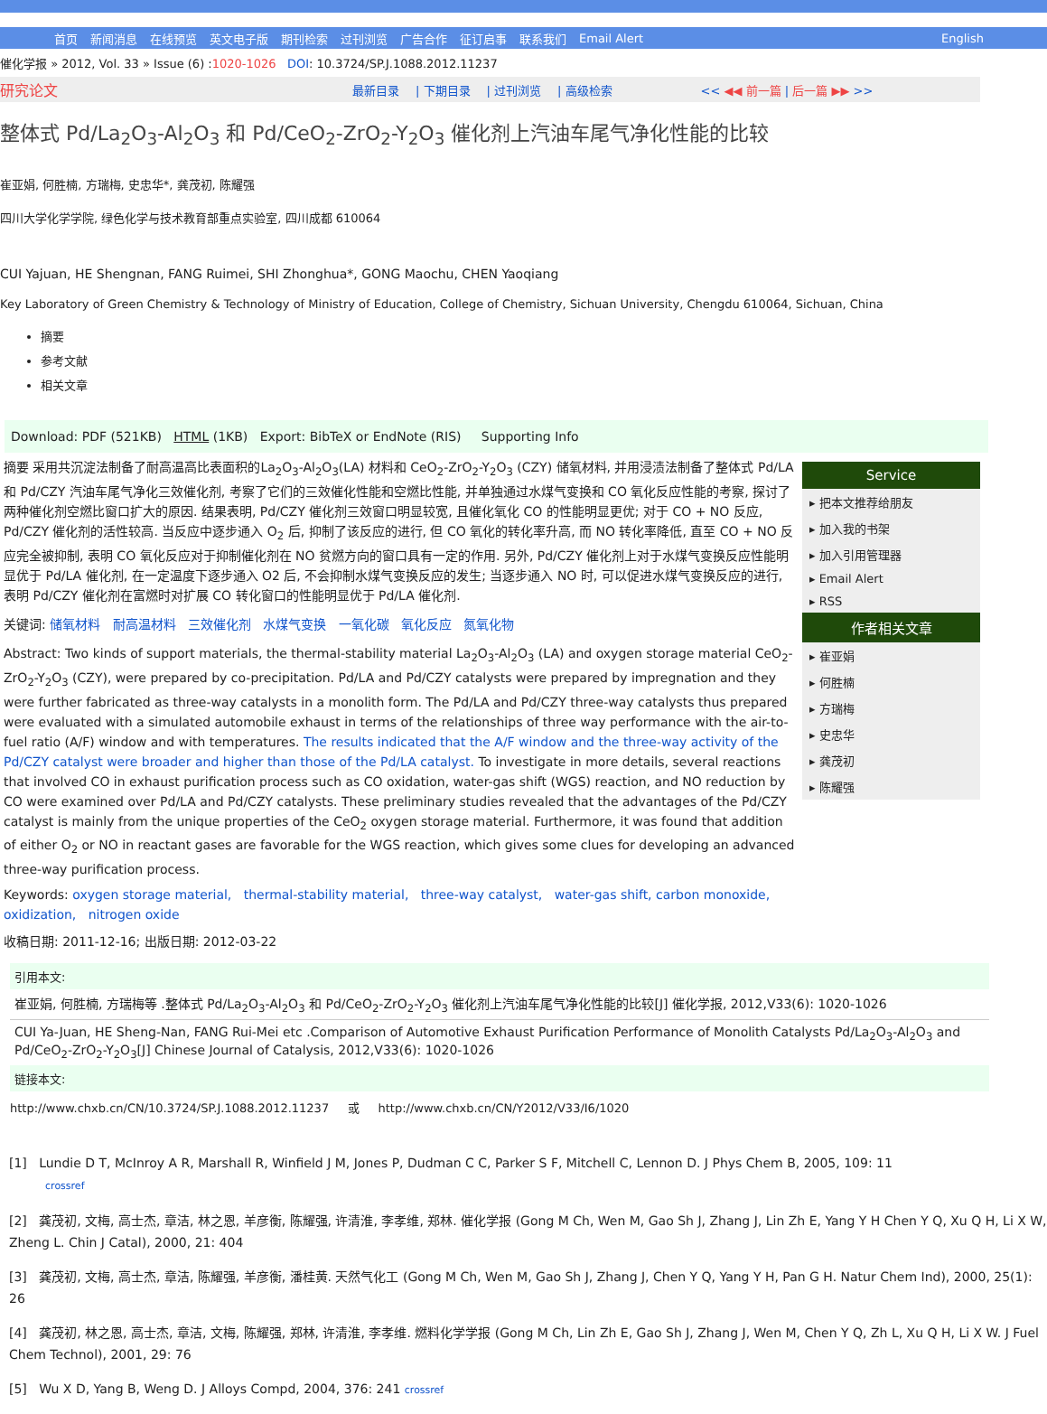首页 新闻消息 在线预览 英文电子版 期刊检索 过刊浏览 广告合作 征订启事 联系我们 Email Alert English
催化学报 » 2012, Vol. 33 » Issue (6) :1020-1026 DOI: 10.3724/SP.J.1088.2012.11237
研究论文 最新目录 | 下期目录 | 过刊浏览 | 高级检索 << ◀◀ 前一篇 | 后一篇 ▶▶ >>
整体式 Pd/La<sub>2</sub>O<sub>3</sub>-Al<sub>2</sub>O<sub>3</sub> 和 Pd/CeO<sub>2</sub>-ZrO<sub>2</sub>-Y<sub>2</sub>O<sub>3</sub> 催化剂上汽油车尾气净化性能的比较
崔亚娟, 何胜楠, 方瑞梅, 史忠华*, 龚茂初, 陈耀强
四川大学化学学院, 绿色化学与技术教育部重点实验室, 四川成都 610064
CUI Yajuan, HE Shengnan, FANG Ruimei, SHI Zhonghua*, GONG Maochu, CHEN Yaoqiang
Key Laboratory of Green Chemistry & Technology of Ministry of Education, College of Chemistry, Sichuan University, Chengdu 610064, Sichuan, China
摘要
参考文献
相关文章
Download: PDF (521KB) HTML (1KB) Export: BibTeX or EndNote (RIS) Supporting Info
摘要 采用共沉淀法制备了耐高温高比表面积的La<sub>2</sub>O<sub>3</sub>-Al<sub>2</sub>O<sub>3</sub>(LA) 材料和 CeO<sub>2</sub>-ZrO<sub>2</sub>-Y<sub>2</sub>O<sub>3</sub> (CZY) 储氧材料, 并用浸渍法制备了整体式 Pd/LA 和 Pd/CZY 汽油车尾气净化三效催化剂, 考察了它们的三效催化性能和空燃比性能, 并单独通过水煤气变换和 CO 氧化反应性能的考察, 探讨了两种催化剂空燃比窗口扩大的原因. 结果表明, Pd/CZY 催化剂三效窗口明显较宽, 且催化氧化 CO 的性能明显更优; 对于 CO + NO 反应, Pd/CZY 催化剂的活性较高. 当反应中逐步通入 O<sub>2</sub> 后, 抑制了该反应的进行, 但 CO 氧化的转化率升高, 而 NO 转化率降低, 直至 CO + NO 反应完全被抑制, 表明 CO 氧化反应对于抑制催化剂在 NO 贫燃方向的窗口具有一定的作用. 另外, Pd/CZY 催化剂上对于水煤气变换反应性能明显优于 Pd/LA 催化剂, 在一定温度下逐步通入 O2 后, 不会抑制水煤气变换反应的发生; 当逐步通入 NO 时, 可以促进水煤气变换反应的进行, 表明 Pd/CZY 催化剂在富燃时对扩展 CO 转化窗口的性能明显优于 Pd/LA 催化剂.
关键词: 储氧材料 耐高温材料 三效催化剂 水煤气变换 一氧化碳 氧化反应 氮氧化物
Abstract: Two kinds of support materials, the thermal-stability material La<sub>2</sub>O<sub>3</sub>-Al<sub>2</sub>O<sub>3</sub> (LA) and oxygen storage material CeO<sub>2</sub>-ZrO<sub>2</sub>-Y<sub>2</sub>O<sub>3</sub> (CZY), were prepared by co-precipitation. Pd/LA and Pd/CZY catalysts were prepared by impregnation and they were further fabricated as three-way catalysts in a monolith form. The Pd/LA and Pd/CZY three-way catalysts thus prepared were evaluated with a simulated automobile exhaust in terms of the relationships of three way performance with the air-to-fuel ratio (A/F) window and with temperatures. The results indicated that the A/F window and the three-way activity of the Pd/CZY catalyst were broader and higher than those of the Pd/LA catalyst. To investigate in more details, several reactions that involved CO in exhaust purification process such as CO oxidation, water-gas shift (WGS) reaction, and NO reduction by CO were examined over Pd/LA and Pd/CZY catalysts. These preliminary studies revealed that the advantages of the Pd/CZY catalyst is mainly from the unique properties of the CeO<sub>2</sub> oxygen storage material. Furthermore, it was found that addition of either O<sub>2</sub> or NO in reactant gases are favorable for the WGS reaction, which gives some clues for developing an advanced three-way purification process.
Keywords: oxygen storage material, thermal-stability material, three-way catalyst, water-gas shift, carbon monoxide, oxidization, nitrogen oxide
收稿日期: 2011-12-16; 出版日期: 2012-03-22
Service
▸ 把本文推荐给朋友
▸ 加入我的书架
▸ 加入引用管理器
▸ Email Alert
▸ RSS
作者相关文章
▸ 崔亚娟
▸ 何胜楠
▸ 方瑞梅
▸ 史忠华
▸ 龚茂初
▸ 陈耀强
引用本文:
崔亚娟, 何胜楠, 方瑞梅等 .整体式 Pd/La<sub>2</sub>O<sub>3</sub>-Al<sub>2</sub>O<sub>3</sub> 和 Pd/CeO<sub>2</sub>-ZrO<sub>2</sub>-Y<sub>2</sub>O<sub>3</sub> 催化剂上汽油车尾气净化性能的比较[J] 催化学报, 2012,V33(6): 1020-1026
CUI Ya-Juan, HE Sheng-Nan, FANG Rui-Mei etc .Comparison of Automotive Exhaust Purification Performance of Monolith Catalysts Pd/La<sub>2</sub>O<sub>3</sub>-Al<sub>2</sub>O<sub>3</sub> and Pd/CeO<sub>2</sub>-ZrO<sub>2</sub>-Y<sub>2</sub>O<sub>3</sub>[J] Chinese Journal of Catalysis, 2012,V33(6): 1020-1026
链接本文:
http://www.chxb.cn/CN/10.3724/SP.J.1088.2012.11237 或 http://www.chxb.cn/CN/Y2012/V33/I6/1020
[1] Lundie D T, McInroy A R, Marshall R, Winfield J M, Jones P, Dudman C C, Parker S F, Mitchell C, Lennon D. J Phys Chem B, 2005, 109: 11
crossref
[2] 龚茂初, 文梅, 高士杰, 章洁, 林之恩, 羊彦衡, 陈耀强, 许清淮, 李孝维, 郑林. 催化学报 (Gong M Ch, Wen M, Gao Sh J, Zhang J, Lin Zh E, Yang Y H Chen Y Q, Xu Q H, Li X W, Zheng L. Chin J Catal), 2000, 21: 404
[3] 龚茂初, 文梅, 高士杰, 章洁, 陈耀强, 羊彦衡, 潘桂黄. 天然气化工 (Gong M Ch, Wen M, Gao Sh J, Zhang J, Chen Y Q, Yang Y H, Pan G H. Natur Chem Ind), 2000, 25(1): 26
[4] 龚茂初, 林之恩, 高士杰, 章洁, 文梅, 陈耀强, 郑林, 许清淮, 李孝维. 燃料化学学报 (Gong M Ch, Lin Zh E, Gao Sh J, Zhang J, Wen M, Chen Y Q, Zh L, Xu Q H, Li X W. J Fuel Chem Technol), 2001, 29: 76
[5] Wu X D, Yang B, Weng D. J Alloys Compd, 2004, 376: 241 crossref